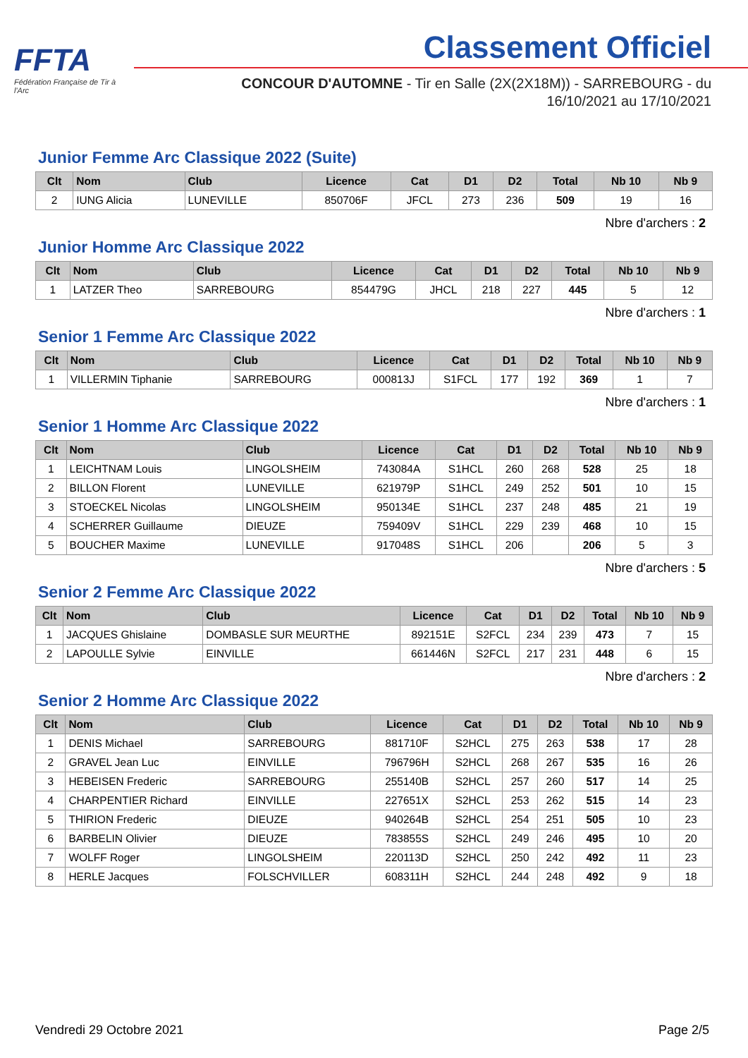FFTA
Fédération Française de Tir à l'Arc
Classement Officiel
CONCOUR D'AUTOMNE - Tir en Salle (2X(2X18M)) - SARREBOURG - du 16/10/2021 au 17/10/2021
Junior Femme Arc Classique 2022 (Suite)
| Clt | Nom | Club | Licence | Cat | D1 | D2 | Total | Nb 10 | Nb 9 |
| --- | --- | --- | --- | --- | --- | --- | --- | --- | --- |
| 2 | IUNG Alicia | LUNEVILLE | 850706F | JFCL | 273 | 236 | 509 | 19 | 16 |
Nbre d'archers : 2
Junior Homme Arc Classique 2022
| Clt | Nom | Club | Licence | Cat | D1 | D2 | Total | Nb 10 | Nb 9 |
| --- | --- | --- | --- | --- | --- | --- | --- | --- | --- |
| 1 | LATZER Theo | SARREBOURG | 854479G | JHCL | 218 | 227 | 445 | 5 | 12 |
Nbre d'archers : 1
Senior 1 Femme Arc Classique 2022
| Clt | Nom | Club | Licence | Cat | D1 | D2 | Total | Nb 10 | Nb 9 |
| --- | --- | --- | --- | --- | --- | --- | --- | --- | --- |
| 1 | VILLERMIN Tiphanie | SARREBOURG | 000813J | S1FCL | 177 | 192 | 369 | 1 | 7 |
Nbre d'archers : 1
Senior 1 Homme Arc Classique 2022
| Clt | Nom | Club | Licence | Cat | D1 | D2 | Total | Nb 10 | Nb 9 |
| --- | --- | --- | --- | --- | --- | --- | --- | --- | --- |
| 1 | LEICHTNAM Louis | LINGOLSHEIM | 743084A | S1HCL | 260 | 268 | 528 | 25 | 18 |
| 2 | BILLON Florent | LUNEVILLE | 621979P | S1HCL | 249 | 252 | 501 | 10 | 15 |
| 3 | STOECKEL Nicolas | LINGOLSHEIM | 950134E | S1HCL | 237 | 248 | 485 | 21 | 19 |
| 4 | SCHERRER Guillaume | DIEUZE | 759409V | S1HCL | 229 | 239 | 468 | 10 | 15 |
| 5 | BOUCHER Maxime | LUNEVILLE | 917048S | S1HCL | 206 | | 206 | 5 | 3 |
Nbre d'archers : 5
Senior 2 Femme Arc Classique 2022
| Clt | Nom | Club | Licence | Cat | D1 | D2 | Total | Nb 10 | Nb 9 |
| --- | --- | --- | --- | --- | --- | --- | --- | --- | --- |
| 1 | JACQUES Ghislaine | DOMBASLE SUR MEURTHE | 892151E | S2FCL | 234 | 239 | 473 | 7 | 15 |
| 2 | LAPOULLE Sylvie | EINVILLE | 661446N | S2FCL | 217 | 231 | 448 | 6 | 15 |
Nbre d'archers : 2
Senior 2 Homme Arc Classique 2022
| Clt | Nom | Club | Licence | Cat | D1 | D2 | Total | Nb 10 | Nb 9 |
| --- | --- | --- | --- | --- | --- | --- | --- | --- | --- |
| 1 | DENIS Michael | SARREBOURG | 881710F | S2HCL | 275 | 263 | 538 | 17 | 28 |
| 2 | GRAVEL Jean Luc | EINVILLE | 796796H | S2HCL | 268 | 267 | 535 | 16 | 26 |
| 3 | HEBEISEN Frederic | SARREBOURG | 255140B | S2HCL | 257 | 260 | 517 | 14 | 25 |
| 4 | CHARPENTIER Richard | EINVILLE | 227651X | S2HCL | 253 | 262 | 515 | 14 | 23 |
| 5 | THIRION Frederic | DIEUZE | 940264B | S2HCL | 254 | 251 | 505 | 10 | 23 |
| 6 | BARBELIN Olivier | DIEUZE | 783855S | S2HCL | 249 | 246 | 495 | 10 | 20 |
| 7 | WOLFF Roger | LINGOLSHEIM | 220113D | S2HCL | 250 | 242 | 492 | 11 | 23 |
| 8 | HERLE Jacques | FOLSCHVILLER | 608311H | S2HCL | 244 | 248 | 492 | 9 | 18 |
Vendredi 29 Octobre 2021 Page 2/5